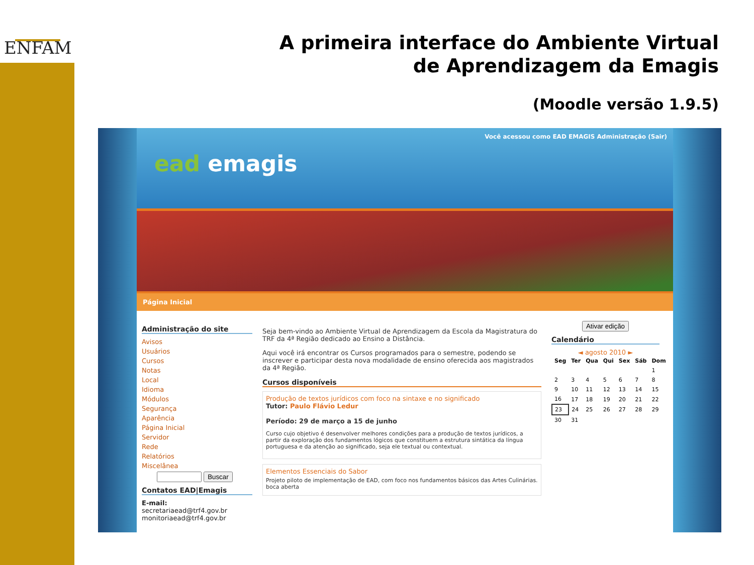ENFAM
A primeira interface do Ambiente Virtual
de Aprendizagem da Emagis
(Moodle versão 1.9.5)
Você acessou como EAD EMAGIS Administração (Sair)
ead emagis
Página Inicial
Administração do site
Avisos
Usuários
Cursos
Notas
Local
Idioma
Módulos
Segurança
Aparência
Página Inicial
Servidor
Rede
Relatórios
Miscelânea
Buscar
Contatos EAD|Emagis
E-mail:
secretariaead@trf4.gov.br
monitoriaead@trf4.gov.br
Seja bem-vindo ao Ambiente Virtual de Aprendizagem da Escola da Magistratura do TRF da 4ª Região dedicado ao Ensino a Distância.
Aqui você irá encontrar os Cursos programados para o semestre, podendo se inscrever e participar desta nova modalidade de ensino oferecida aos magistrados da 4ª Região.
Cursos disponíveis
Produção de textos jurídicos com foco na sintaxe e no significado
Tutor: Paulo Flávio Ledur
Período: 29 de março a 15 de junho
Curso cujo objetivo é desenvolver melhores condições para a produção de textos jurídicos, a partir da exploração dos fundamentos lógicos que constituem a estrutura sintática da língua portuguesa e da atenção ao significado, seja ele textual ou contextual.
Elementos Essenciais do Sabor
Projeto piloto de implementação de EAD, com foco nos fundamentos básicos das Artes Culinárias. boca aberta
Ativar edição
Calendário
◄ agosto 2010 ►
| Seg | Ter | Qua | Qui | Sex | Sáb | Dom |
| --- | --- | --- | --- | --- | --- | --- |
| | | | | | | 1 |
| 2 | 3 | 4 | 5 | 6 | 7 | 8 |
| 9 | 10 | 11 | 12 | 13 | 14 | 15 |
| 16 | 17 | 18 | 19 | 20 | 21 | 22 |
| 23 | 24 | 25 | 26 | 27 | 28 | 29 |
| 30 | 31 | | | | | |